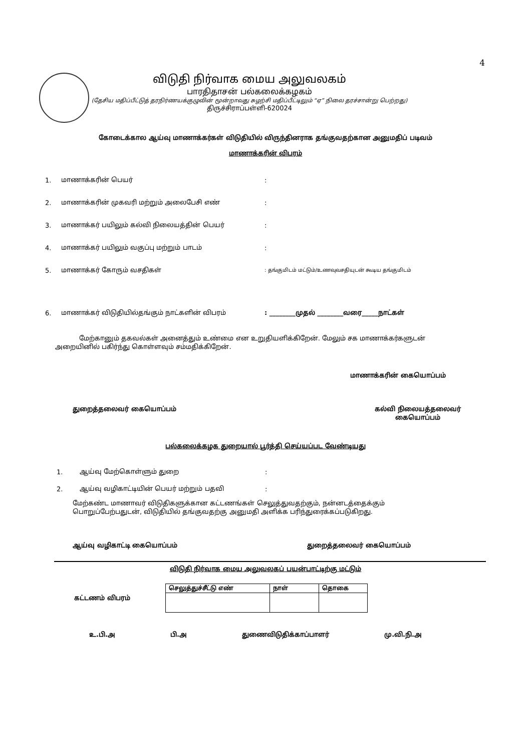4
விடுதி நிர்வாக மைய அலுவலகம்
பாரதிதாசன் பல்கலைக்கழகம்
(தேசிய மதிப்பீட்டுத் தரநிர்ணயக்குழுவின் மூன்றாவது சுழற்சி மதிப்பீட்டிலும் “ஏ” நிலை தரச்சான்று பெற்றது)
திருச்சிராப்பள்ளி-620024
கோடைக்கால ஆய்வு மாணாக்கர்கள் விடுதியில் விருந்தினராக தங்குவதற்கான அனுமதிப் படிவம்
மாணாக்கரின் விபரம்
1. மாணாக்கரின் பெயர்:
2. மாணாக்கரின் முகவரி மற்றும் அலைபேசி எண்:
3. மாணாக்கர் பயிலும் கல்வி நிலையத்தின் பெயர்:
4. மாணாக்கர் பயிலும் வகுப்பு மற்றும் பாடம்:
5. மாணாக்கர் கோரும் வசதிகள்: தங்குமிடம் மட்டும்/உணவுவசதியுடன் கூடிய தங்குமிடம்
6. மாணாக்கர் விடுதியில்தங்கும் நாட்களின் விபரம்: ________முதல் ________வரை_____நாட்கள்
மேற்கானும் தகவல்கள் அனைத்தும் உண்மை என உறுதியளிக்கிறேன். மேலும் சக மாணாக்கர்களுடன் அறையினில் பகிர்ந்து கொள்ளவும் சம்மதிக்கிறேன்.
மாணாக்கரின் கையொப்பம்
துறைத்தலைவர் கையொப்பம் கல்வி நிலையத்தலைவர்
கையொப்பம்
பல்கலைக்கழக துறையால் பூர்த்தி செய்யப்பட வேண்டியது
1. ஆய்வு மேற்கொள்ளும் துறை:
2. ஆய்வு வழிகாட்டியின் பெயர் மற்றும் பதவி:
மேற்கண்ட மாணாவர் விடுதிகளுக்கான கட்டணங்கள் செலுத்துவதற்கும், நன்னடத்தைக்கும் பொறுப்பேற்பதுடன், விடுதியில் தங்குவதற்கு அனுமதி அளிக்க பரிந்துரைக்கப்படுகிறது.
ஆய்வு வழிகாட்டி கையொப்பம் துறைத்தலைவர் கையொப்பம்
விடுதி நிர்வாக மைய அலுவலகப் பயன்பாட்டிற்கு மட்டும்
கட்டணம் விபரம்
| செலுத்துச்சீட்டு எண் | நாள் | தொகை |
| --- | --- | --- |
உ.பி.அ பி.அ துணைவிடுதிக்காப்பாளர் மு.வி.நி.அ